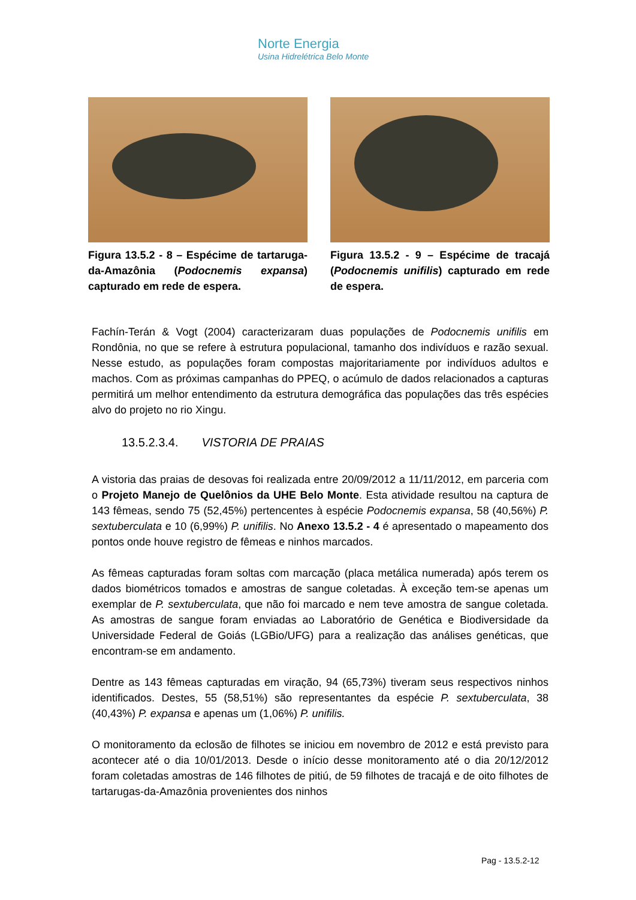Norte Energia
Usina Hidrelétrica Belo Monte
Figura 13.5.2 - 8 – Espécime de tartaruga-da-Amazônia (Podocnemis expansa) capturado em rede de espera.
Figura 13.5.2 - 9 – Espécime de tracajá (Podocnemis unifilis) capturado em rede de espera.
Fachín-Terán & Vogt (2004) caracterizaram duas populações de Podocnemis unifilis em Rondônia, no que se refere à estrutura populacional, tamanho dos indivíduos e razão sexual. Nesse estudo, as populações foram compostas majoritariamente por indivíduos adultos e machos. Com as próximas campanhas do PPEQ, o acúmulo de dados relacionados a capturas permitirá um melhor entendimento da estrutura demográfica das populações das três espécies alvo do projeto no rio Xingu.
13.5.2.3.4. VISTORIA DE PRAIAS
A vistoria das praias de desovas foi realizada entre 20/09/2012 a 11/11/2012, em parceria com o Projeto Manejo de Quelônios da UHE Belo Monte. Esta atividade resultou na captura de 143 fêmeas, sendo 75 (52,45%) pertencentes à espécie Podocnemis expansa, 58 (40,56%) P. sextuberculata e 10 (6,99%) P. unifilis. No Anexo 13.5.2 - 4 é apresentado o mapeamento dos pontos onde houve registro de fêmeas e ninhos marcados.
As fêmeas capturadas foram soltas com marcação (placa metálica numerada) após terem os dados biométricos tomados e amostras de sangue coletadas. À exceção tem-se apenas um exemplar de P. sextuberculata, que não foi marcado e nem teve amostra de sangue coletada. As amostras de sangue foram enviadas ao Laboratório de Genética e Biodiversidade da Universidade Federal de Goiás (LGBio/UFG) para a realização das análises genéticas, que encontram-se em andamento.
Dentre as 143 fêmeas capturadas em viração, 94 (65,73%) tiveram seus respectivos ninhos identificados. Destes, 55 (58,51%) são representantes da espécie P. sextuberculata, 38 (40,43%) P. expansa e apenas um (1,06%) P. unifilis.
O monitoramento da eclosão de filhotes se iniciou em novembro de 2012 e está previsto para acontecer até o dia 10/01/2013. Desde o início desse monitoramento até o dia 20/12/2012 foram coletadas amostras de 146 filhotes de pitiú, de 59 filhotes de tracajá e de oito filhotes de tartarugas-da-Amazônia provenientes dos ninhos
Pag - 13.5.2-12